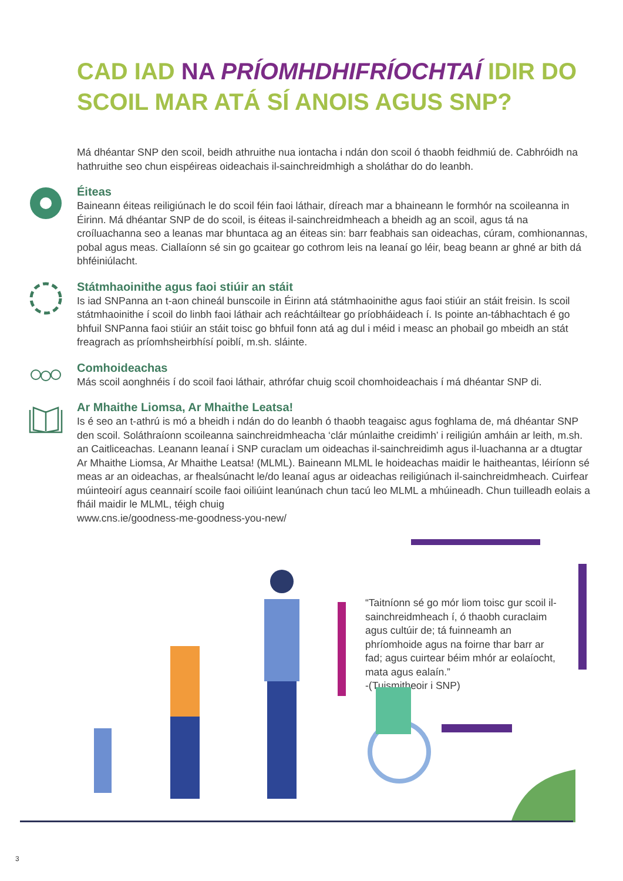CAD IAD NA PRÍOMHDHIFRÍOCHTAÍ IDIR DO
SCOIL MAR ATÁ SÍ ANOIS AGUS SNP?
Má dhéantar SNP den scoil, beidh athruithe nua iontacha i ndán don scoil ó thaobh feidhmiú de. Cabhróidh na hathruithe seo chun eispéireas oideachais il-sainchreidmhigh a sholáthar do do leanbh.
Éiteas
Baineann éiteas reiligiúnach le do scoil féin faoi láthair, díreach mar a bhaineann le formhór na scoileanna in Éirinn. Má dhéantar SNP de do scoil, is éiteas il-sainchreidmheach a bheidh ag an scoil, agus tá na croíluachanna seo a leanas mar bhuntaca ag an éiteas sin: barr feabhais san oideachas, cúram, comhionannas, pobal agus meas. Ciallaíonn sé sin go gcaitear go cothrom leis na leanaí go léir, beag beann ar ghné ar bith dá bhféiniúlacht.
Státmhaoinithe agus faoi stiúir an stáit
Is iad SNPanna an t-aon chineál bunscoile in Éirinn atá státmhaoinithe agus faoi stiúir an stáit freisin. Is scoil státmhaoinithe í scoil do linbh faoi láthair ach reáchtáiltear go príobháideach í. Is pointe an-tábhachtach é go bhfuil SNPanna faoi stiúir an stáit toisc go bhfuil fonn atá ag dul i méid i measc an phobail go mbeidh an stát freagrach as príomhsheirbhísí poiblí, m.sh. sláinte.
Comhoideachas
Más scoil aonghnéis í do scoil faoi láthair, athrófar chuig scoil chomhoideachais í má dhéantar SNP di.
Ar Mhaithe Liomsa, Ar Mhaithe Leatsa!
Is é seo an t-athrú is mó a bheidh i ndán do do leanbh ó thaobh teagaisc agus foghlama de, má dhéantar SNP den scoil. Soláthraíonn scoileanna sainchreidmheacha ‘clár múnlaithe creidimh’ i reiligiún amháin ar leith, m.sh. an Caitliceachas. Leanann leanaí i SNP curaclam um oideachas il-sainchreidimh agus il-luachanna ar a dtugtar Ar Mhaithe Liomsa, Ar Mhaithe Leatsa! (MLML). Baineann MLML le hoideachas maidir le haitheantas, léiríonn sé meas ar an oideachas, ar fhealsúnacht le/do leanaí agus ar oideachas reiligiúnach il-sainchreidmheach. Cuirfear múinteoirí agus ceannairí scoile faoi oiliúint leanúnach chun tacú leo MLML a mhúineadh. Chun tuilleadh eolais a fháil maidir le MLML, téigh chuig
www.cns.ie/goodness-me-goodness-you-new/
“Taitníonn sé go mór liom toisc gur scoil il-sainchreidmheach í, ó thaobh curaclaim agus cultúir de; tá fuinneamh an phríomhoide agus na foirne thar barr ar fad; agus cuirtear béim mhór ar eolaíocht, mata agus ealaín.”
-(Tuismitheoir i SNP)
3